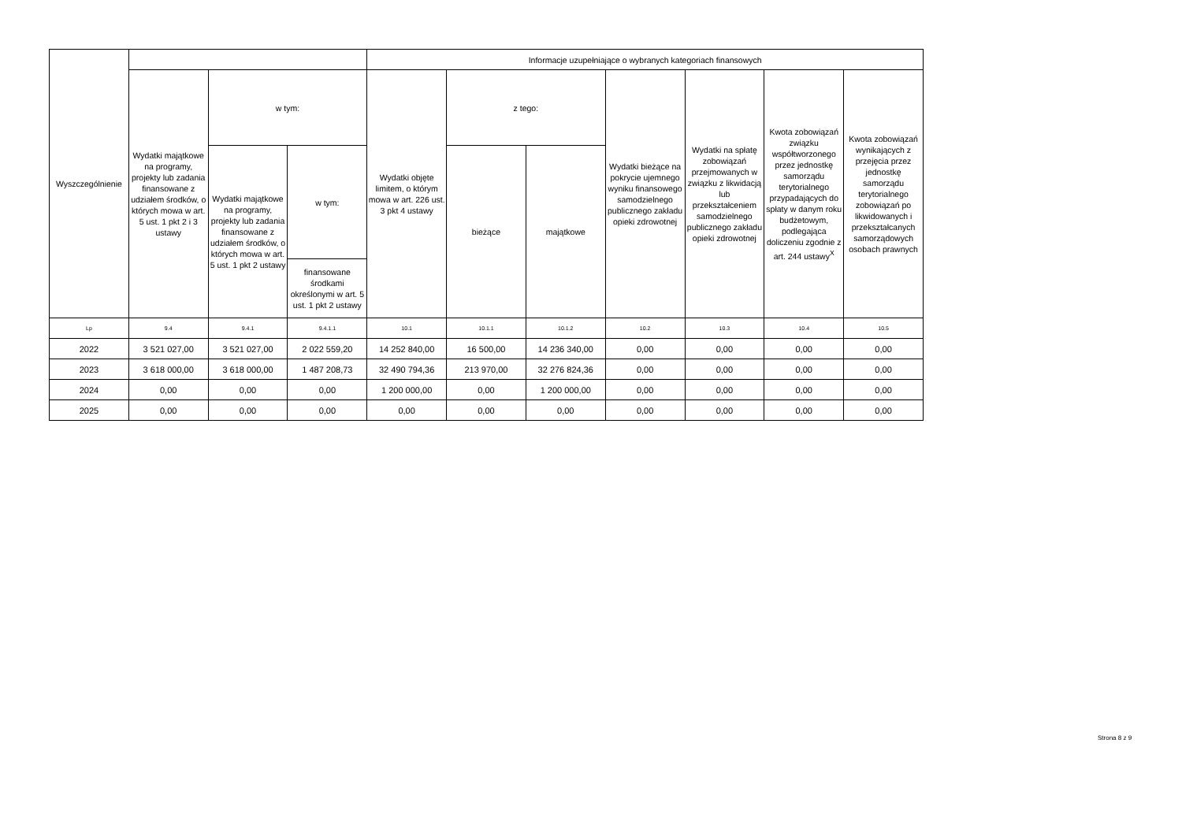| Wyszczególnienie | | | | Informacje uzupełniające o wybranych kategoriach finansowych | | | | | | |
| --- | --- | --- | --- | --- | --- | --- | --- | --- | --- | --- |
| | Wydatki majątkowe na programy, projekty lub zadania finansowane z udziałem środków, o których mowa w art. 5 ust. 1 pkt 2 i 3 ustawy | w tym: | | Wydatki objęte limitem, o którym mowa w art. 226 ust. 3 pkt 4 ustawy | z tego: | | Wydatki bieżące na pokrycie ujemnego wyniku finansowego samodzielnego publicznego zakładu opieki zdrowotnej | Wydatki na spłatę zobowiązań przejmowanych w związku z likwidacją lub przekształceniem samodzielnego publicznego zakładu opieki zdrowotnej | Kwota zobowiązań związku współtworzonego przez jednostkę samorządu terytorialnego przypadających do spłaty w danym roku budżetowym, podlegająca doliczeniu zgodnie z art. 244 ustawy<sup>X</sup> | Kwota zobowiązań wynikających z przejęcia przez jednostkę samorządu terytorialnego zobowiązań po likwidowanych i przekształcanych samorządowych osobach prawnych |
| | | Wydatki majątkowe na programy, projekty lub zadania finansowane z udziałem środków, o których mowa w art. 5 ust. 1 pkt 2 ustawy | w tym: | | bieżące | majątkowe | | | | |
| | | | finansowane środkami określonymi w art. 5 ust. 1 pkt 2 ustawy | | | | | | | |
| Lp | 9.4 | 9.4.1 | 9.4.1.1 | 10.1 | 10.1.1 | 10.1.2 | 10.2 | 10.3 | 10.4 | 10.5 |
| 2022 | 3 521 027,00 | 3 521 027,00 | 2 022 559,20 | 14 252 840,00 | 16 500,00 | 14 236 340,00 | 0,00 | 0,00 | 0,00 | 0,00 |
| 2023 | 3 618 000,00 | 3 618 000,00 | 1 487 208,73 | 32 490 794,36 | 213 970,00 | 32 276 824,36 | 0,00 | 0,00 | 0,00 | 0,00 |
| 2024 | 0,00 | 0,00 | 0,00 | 1 200 000,00 | 0,00 | 1 200 000,00 | 0,00 | 0,00 | 0,00 | 0,00 |
| 2025 | 0,00 | 0,00 | 0,00 | 0,00 | 0,00 | 0,00 | 0,00 | 0,00 | 0,00 | 0,00 |
Strona 8 z 9